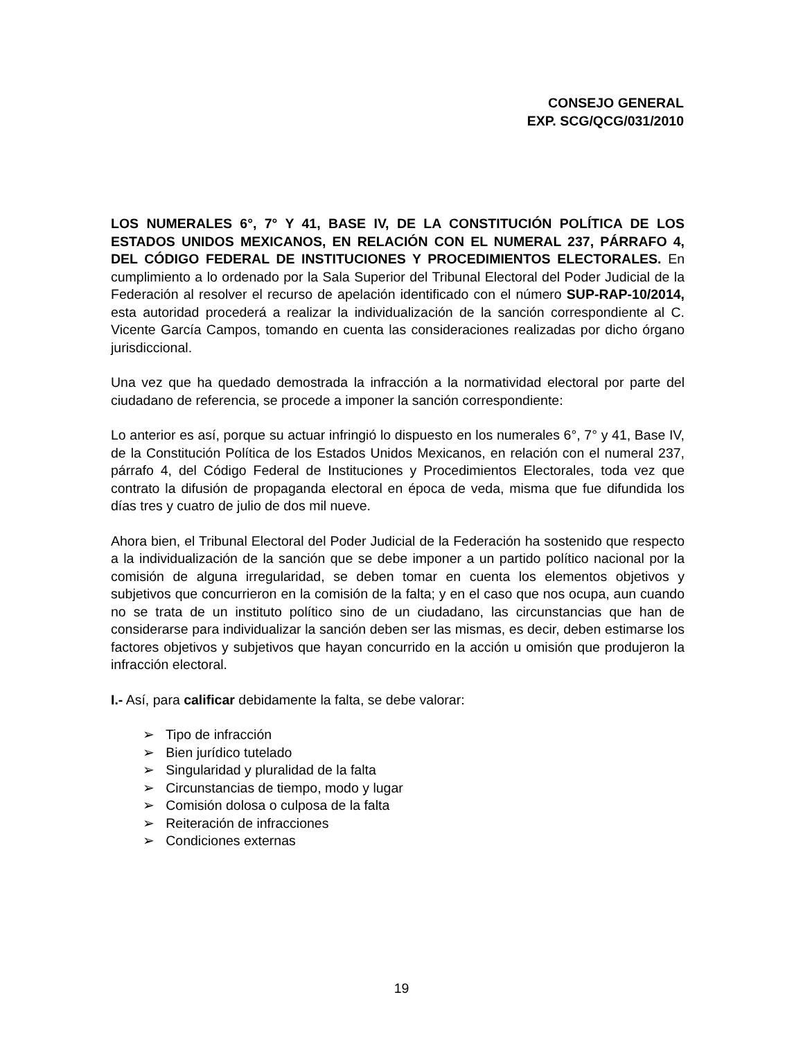CONSEJO GENERAL
EXP. SCG/QCG/031/2010
LOS NUMERALES 6°, 7° Y 41, BASE IV, DE LA CONSTITUCIÓN POLÍTICA DE LOS ESTADOS UNIDOS MEXICANOS, EN RELACIÓN CON EL NUMERAL 237, PÁRRAFO 4, DEL CÓDIGO FEDERAL DE INSTITUCIONES Y PROCEDIMIENTOS ELECTORALES. En cumplimiento a lo ordenado por la Sala Superior del Tribunal Electoral del Poder Judicial de la Federación al resolver el recurso de apelación identificado con el número SUP-RAP-10/2014, esta autoridad procederá a realizar la individualización de la sanción correspondiente al C. Vicente García Campos, tomando en cuenta las consideraciones realizadas por dicho órgano jurisdiccional.
Una vez que ha quedado demostrada la infracción a la normatividad electoral por parte del ciudadano de referencia, se procede a imponer la sanción correspondiente:
Lo anterior es así, porque su actuar infringió lo dispuesto en los numerales 6°, 7° y 41, Base IV, de la Constitución Política de los Estados Unidos Mexicanos, en relación con el numeral 237, párrafo 4, del Código Federal de Instituciones y Procedimientos Electorales, toda vez que contrato la difusión de propaganda electoral en época de veda, misma que fue difundida los días tres y cuatro de julio de dos mil nueve.
Ahora bien, el Tribunal Electoral del Poder Judicial de la Federación ha sostenido que respecto a la individualización de la sanción que se debe imponer a un partido político nacional por la comisión de alguna irregularidad, se deben tomar en cuenta los elementos objetivos y subjetivos que concurrieron en la comisión de la falta; y en el caso que nos ocupa, aun cuando no se trata de un instituto político sino de un ciudadano, las circunstancias que han de considerarse para individualizar la sanción deben ser las mismas, es decir, deben estimarse los factores objetivos y subjetivos que hayan concurrido en la acción u omisión que produjeron la infracción electoral.
I.- Así, para calificar debidamente la falta, se debe valorar:
➢ Tipo de infracción
➢ Bien jurídico tutelado
➢ Singularidad y pluralidad de la falta
➢ Circunstancias de tiempo, modo y lugar
➢ Comisión dolosa o culposa de la falta
➢ Reiteración de infracciones
➢ Condiciones externas
19